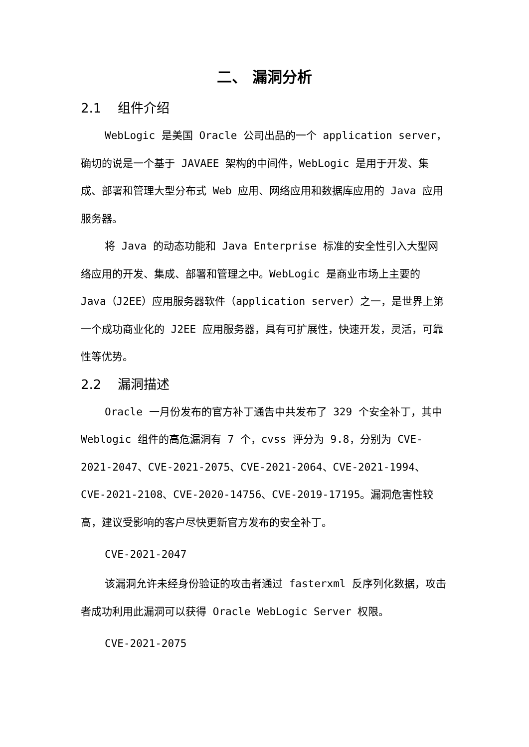二、 漏洞分析
2.1 组件介绍
WebLogic 是美国 Oracle 公司出品的一个 application server，确切的说是一个基于 JAVAEE 架构的中间件，WebLogic 是用于开发、集成、部署和管理大型分布式 Web 应用、网络应用和数据库应用的 Java 应用服务器。
将 Java 的动态功能和 Java Enterprise 标准的安全性引入大型网络应用的开发、集成、部署和管理之中。WebLogic 是商业市场上主要的 Java（J2EE）应用服务器软件（application server）之一，是世界上第一个成功商业化的 J2EE 应用服务器，具有可扩展性，快速开发，灵活，可靠性等优势。
2.2 漏洞描述
Oracle 一月份发布的官方补丁通告中共发布了 329 个安全补丁，其中 Weblogic 组件的高危漏洞有 7 个，cvss 评分为 9.8，分别为 CVE-2021-2047、CVE-2021-2075、CVE-2021-2064、CVE-2021-1994、CVE-2021-2108、CVE-2020-14756、CVE-2019-17195。漏洞危害性较高，建议受影响的客户尽快更新官方发布的安全补丁。
CVE-2021-2047
该漏洞允许未经身份验证的攻击者通过 fasterxml 反序列化数据，攻击者成功利用此漏洞可以获得 Oracle WebLogic Server 权限。
CVE-2021-2075